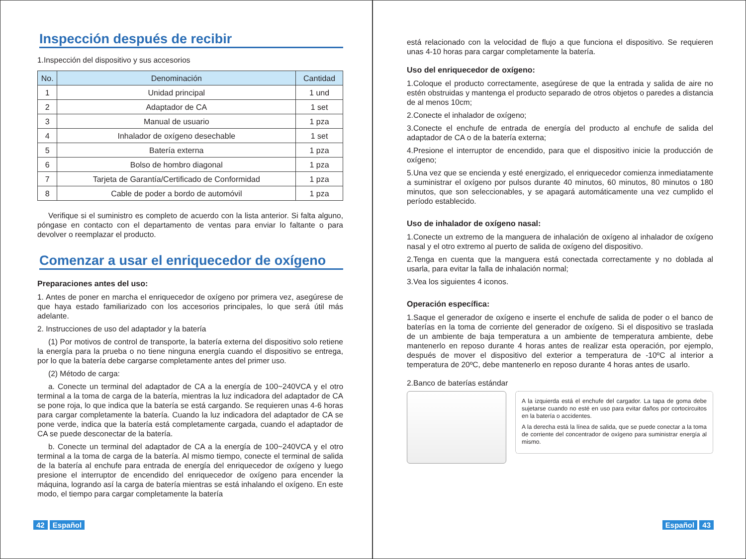Inspección después de recibir
1.Inspección del dispositivo y sus accesorios
| No. | Denominación | Cantidad |
| --- | --- | --- |
| 1 | Unidad principal | 1 und |
| 2 | Adaptador de CA | 1 set |
| 3 | Manual de usuario | 1 pza |
| 4 | Inhalador de oxígeno desechable | 1 set |
| 5 | Batería externa | 1 pza |
| 6 | Bolso de hombro diagonal | 1 pza |
| 7 | Tarjeta de Garantía/Certificado de Conformidad | 1 pza |
| 8 | Cable de poder a bordo de automóvil | 1 pza |
Verifique si el suministro es completo de acuerdo con la lista anterior. Si falta alguno, póngase en contacto con el departamento de ventas para enviar lo faltante o para devolver o reemplazar el producto.
Comenzar a usar el enriquecedor de oxígeno
Preparaciones antes del uso:
1. Antes de poner en marcha el enriquecedor de oxígeno por primera vez, asegúrese de que haya estado familiarizado con los accesorios principales, lo que será útil más adelante.
2. Instrucciones de uso del adaptador y la batería
(1) Por motivos de control de transporte, la batería externa del dispositivo solo retiene la energía para la prueba o no tiene ninguna energía cuando el dispositivo se entrega, por lo que la batería debe cargarse completamente antes del primer uso.
(2) Método de carga:
a. Conecte un terminal del adaptador de CA a la energía de 100~240VCA y el otro terminal a la toma de carga de la batería, mientras la luz indicadora del adaptador de CA se pone roja, lo que indica que la batería se está cargando. Se requieren unas 4-6 horas para cargar completamente la batería. Cuando la luz indicadora del adaptador de CA se pone verde, indica que la batería está completamente cargada, cuando el adaptador de CA se puede desconectar de la batería.
b. Conecte un terminal del adaptador de CA a la energía de 100~240VCA y el otro terminal a la toma de carga de la batería. Al mismo tiempo, conecte el terminal de salida de la batería al enchufe para entrada de energía del enriquecedor de oxígeno y luego presione el interruptor de encendido del enriquecedor de oxígeno para encender la máquina, logrando así la carga de batería mientras se está inhalando el oxígeno. En este modo, el tiempo para cargar completamente la batería
42 Español
está relacionado con la velocidad de flujo a que funciona el dispositivo. Se requieren unas 4-10 horas para cargar completamente la batería.
Uso del enriquecedor de oxígeno:
1.Coloque el producto correctamente, asegúrese de que la entrada y salida de aire no estén obstruidas y mantenga el producto separado de otros objetos o paredes a distancia de al menos 10cm;
2.Conecte el inhalador de oxígeno;
3.Conecte el enchufe de entrada de energía del producto al enchufe de salida del adaptador de CA o de la batería externa;
4.Presione el interruptor de encendido, para que el dispositivo inicie la producción de oxígeno;
5.Una vez que se encienda y esté energizado, el enriquecedor comienza inmediatamente a suministrar el oxígeno por pulsos durante 40 minutos, 60 minutos, 80 minutos o 180 minutos, que son seleccionables, y se apagará automáticamente una vez cumplido el período establecido.
Uso de inhalador de oxígeno nasal:
1.Conecte un extremo de la manguera de inhalación de oxígeno al inhalador de oxígeno nasal y el otro extremo al puerto de salida de oxígeno del dispositivo.
2.Tenga en cuenta que la manguera está conectada correctamente y no doblada al usarla, para evitar la falla de inhalación normal;
3.Vea los siguientes 4 iconos.
Operación específica:
1.Saque el generador de oxígeno e inserte el enchufe de salida de poder o el banco de baterías en la toma de corriente del generador de oxígeno. Si el dispositivo se traslada de un ambiente de baja temperatura a un ambiente de temperatura ambiente, debe mantenerlo en reposo durante 4 horas antes de realizar esta operación, por ejemplo, después de mover el dispositivo del exterior a temperatura de -10ºC al interior a temperatura de 20ºC, debe mantenerlo en reposo durante 4 horas antes de usarlo.
2.Banco de baterías estándar
A la izquierda está el enchufe del cargador. La tapa de goma debe sujetarse cuando no esté en uso para evitar daños por cortocircuitos en la batería o accidentes.
A la derecha está la línea de salida, que se puede conectar a la toma de corriente del concentrador de oxígeno para suministrar energía al mismo.
Español 43